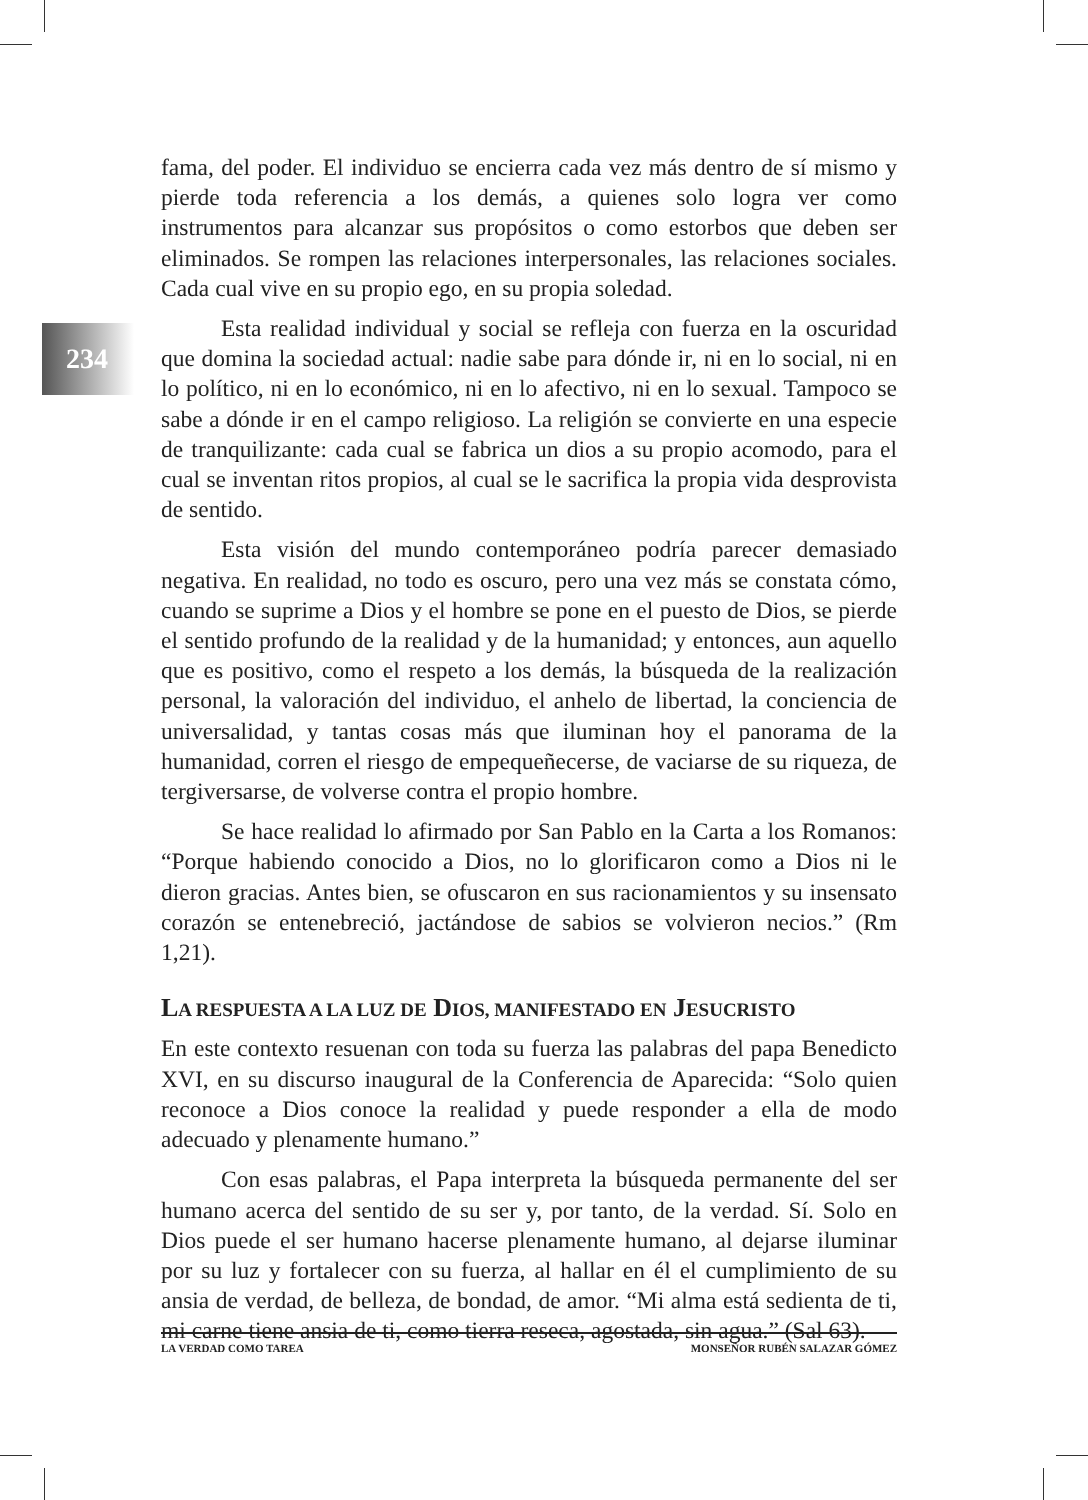234
fama, del poder. El individuo se encierra cada vez más dentro de sí mismo y pierde toda referencia a los demás, a quienes solo logra ver como instrumentos para alcanzar sus propósitos o como estorbos que deben ser eliminados. Se rompen las relaciones interpersonales, las relaciones sociales. Cada cual vive en su propio ego, en su propia soledad.
Esta realidad individual y social se refleja con fuerza en la oscuridad que domina la sociedad actual: nadie sabe para dónde ir, ni en lo social, ni en lo político, ni en lo económico, ni en lo afectivo, ni en lo sexual. Tampoco se sabe a dónde ir en el campo religioso. La religión se convierte en una especie de tranquilizante: cada cual se fabrica un dios a su propio acomodo, para el cual se inventan ritos propios, al cual se le sacrifica la propia vida desprovista de sentido.
Esta visión del mundo contemporáneo podría parecer demasiado negativa. En realidad, no todo es oscuro, pero una vez más se constata cómo, cuando se suprime a Dios y el hombre se pone en el puesto de Dios, se pierde el sentido profundo de la realidad y de la humanidad; y entonces, aun aquello que es positivo, como el respeto a los demás, la búsqueda de la realización personal, la valoración del individuo, el anhelo de libertad, la conciencia de universalidad, y tantas cosas más que iluminan hoy el panorama de la humanidad, corren el riesgo de empequeñecerse, de vaciarse de su riqueza, de tergiversarse, de volverse contra el propio hombre.
Se hace realidad lo afirmado por San Pablo en la Carta a los Romanos: “Porque habiendo conocido a Dios, no lo glorificaron como a Dios ni le dieron gracias. Antes bien, se ofuscaron en sus racionamientos y su insensato corazón se entenebreció, jactándose de sabios se volvieron necios.” (Rm 1,21).
LA RESPUESTA A LA LUZ DE DIOS, MANIFESTADO EN JESUCRISTO
En este contexto resuenan con toda su fuerza las palabras del papa Benedicto XVI, en su discurso inaugural de la Conferencia de Aparecida: “Solo quien reconoce a Dios conoce la realidad y puede responder a ella de modo adecuado y plenamente humano.”
Con esas palabras, el Papa interpreta la búsqueda permanente del ser humano acerca del sentido de su ser y, por tanto, de la verdad. Sí. Solo en Dios puede el ser humano hacerse plenamente humano, al dejarse iluminar por su luz y fortalecer con su fuerza, al hallar en él el cumplimiento de su ansia de verdad, de belleza, de bondad, de amor. “Mi alma está sedienta de ti, mi carne tiene ansia de ti, como tierra reseca, agostada, sin agua.” (Sal 63).
LA VERDAD COMO TAREA MONSEÑOR RUBÉN SALAZAR GÓMEZ